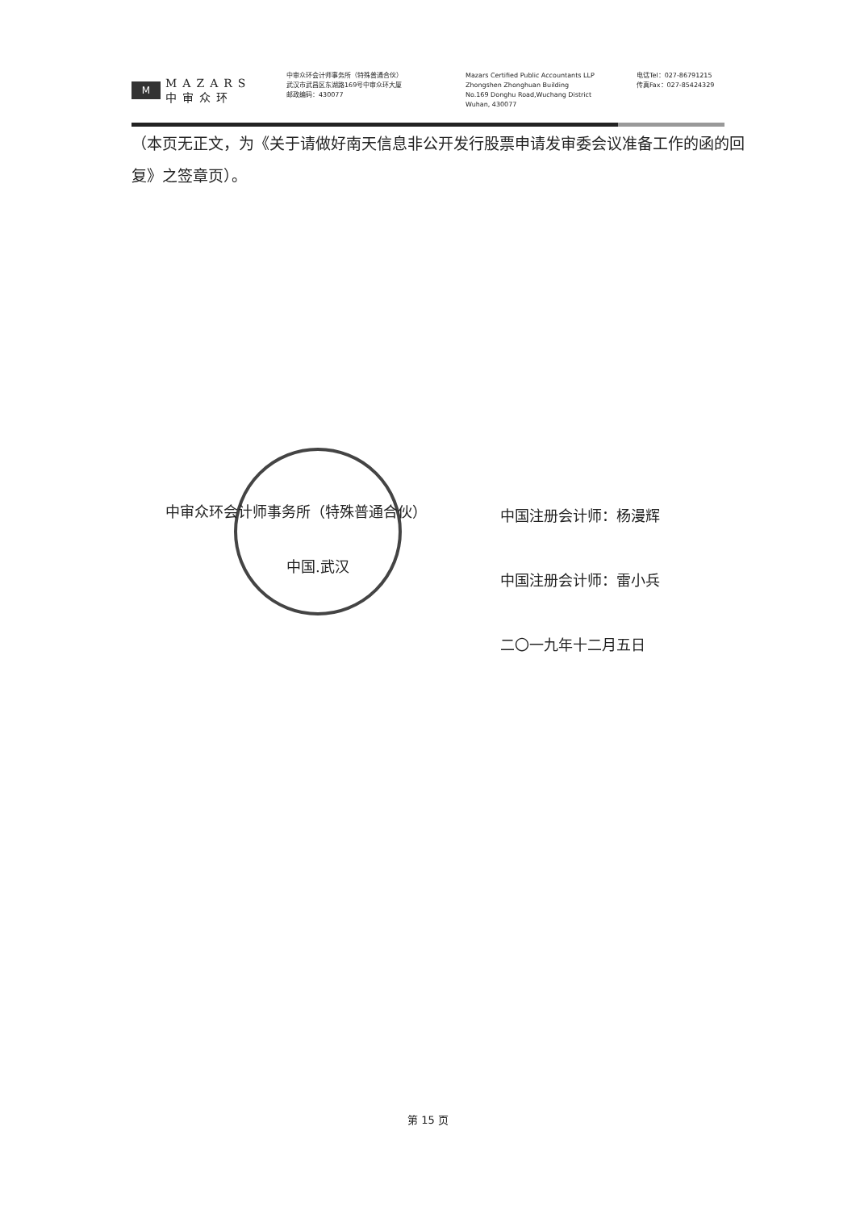M
MAZARS
中审众环
中审众环会计师事务所（特殊普通合伙）
武汉市武昌区东湖路169号中审众环大厦
邮政编码：430077
Mazars Certified Public Accountants LLP
Zhongshen Zhonghuan Building
No.169 Donghu Road,Wuchang District
Wuhan, 430077
电话Tel：027-86791215
传真Fax：027-85424329
（本页无正文，为《关于请做好南天信息非公开发行股票申请发审委会议准备工作的函的回复》之签章页）。
中审众环会计师事务所（特殊普通合伙）
中国.武汉
中国注册会计师：杨漫辉
中国注册会计师：雷小兵
二〇一九年十二月五日
第 15 页